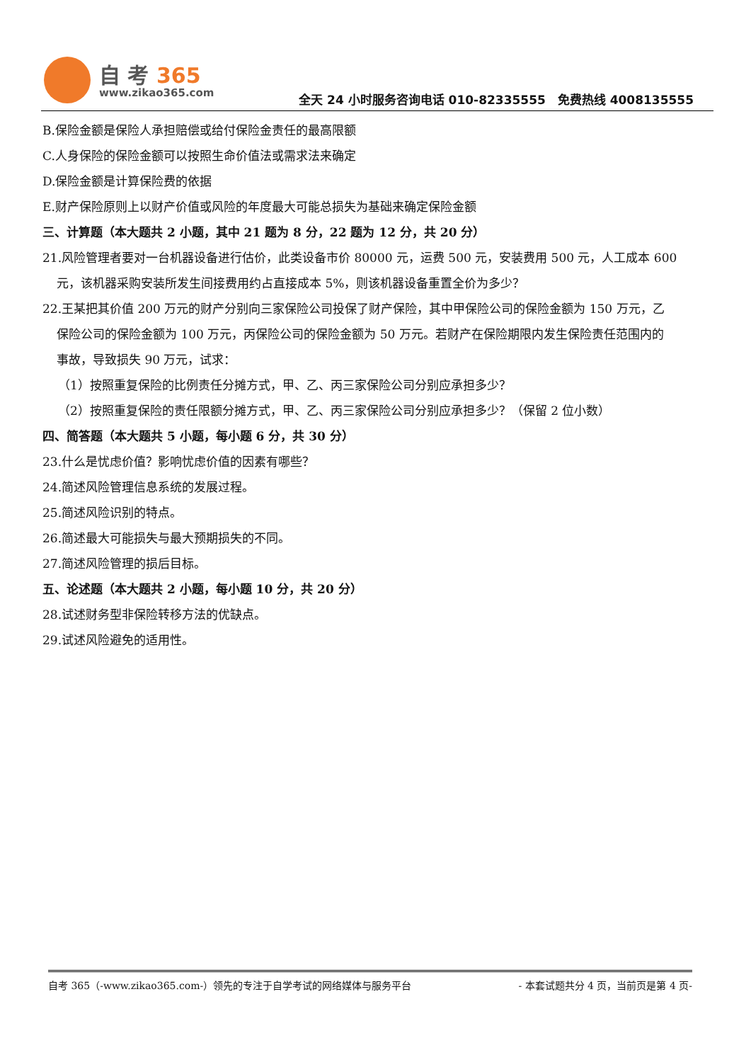自 考 365
www.zikao365.com
全天 24 小时服务咨询电话 010-82335555　免费热线 4008135555
B.保险金额是保险人承担赔偿或给付保险金责任的最高限额
C.人身保险的保险金额可以按照生命价值法或需求法来确定
D.保险金额是计算保险费的依据
E.财产保险原则上以财产价值或风险的年度最大可能总损失为基础来确定保险金额
三、计算题（本大题共 2 小题，其中 21 题为 8 分，22 题为 12 分，共 20 分）
21.风险管理者要对一台机器设备进行估价，此类设备市价 80000 元，运费 500 元，安装费用 500 元，人工成本 600
元，该机器采购安装所发生间接费用约占直接成本 5%，则该机器设备重置全价为多少？
22.王某把其价值 200 万元的财产分别向三家保险公司投保了财产保险，其中甲保险公司的保险金额为 150 万元，乙
保险公司的保险金额为 100 万元，丙保险公司的保险金额为 50 万元。若财产在保险期限内发生保险责任范围内的
事故，导致损失 90 万元，试求：
（1）按照重复保险的比例责任分摊方式，甲、乙、丙三家保险公司分别应承担多少？
（2）按照重复保险的责任限额分摊方式，甲、乙、丙三家保险公司分别应承担多少？（保留 2 位小数）
四、简答题（本大题共 5 小题，每小题 6 分，共 30 分）
23.什么是忧虑价值？影响忧虑价值的因素有哪些？
24.简述风险管理信息系统的发展过程。
25.简述风险识别的特点。
26.简述最大可能损失与最大预期损失的不同。
27.简述风险管理的损后目标。
五、论述题（本大题共 2 小题，每小题 10 分，共 20 分）
28.试述财务型非保险转移方法的优缺点。
29.试述风险避免的适用性。
自考 365（-www.zikao365.com-）领先的专注于自学考试的网络媒体与服务平台 - 本套试题共分 4 页，当前页是第 4 页-